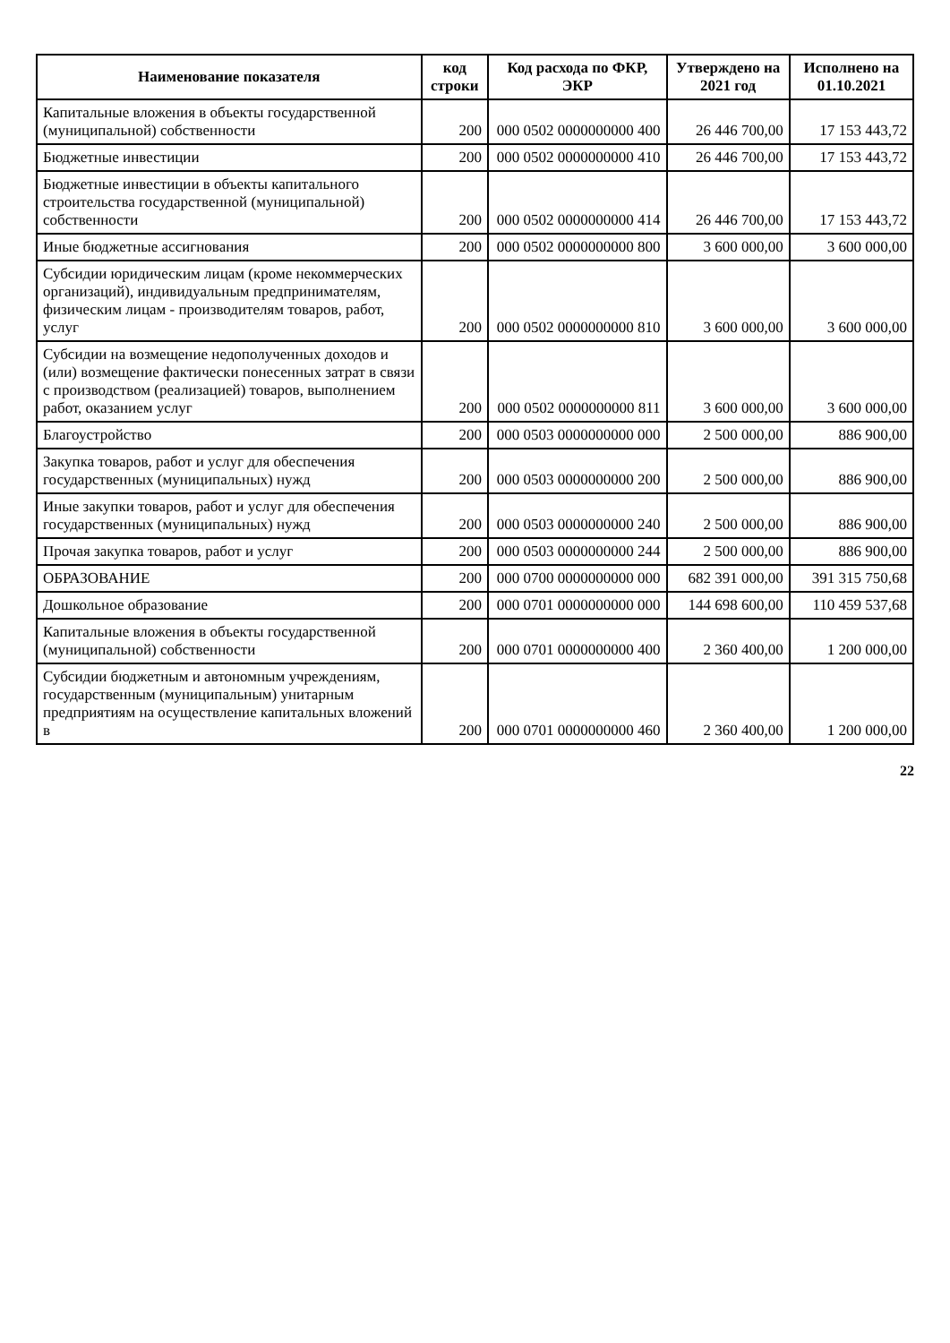| Наименование показателя | код строки | Код расхода по ФКР, ЭКР | Утверждено на 2021 год | Исполнено на 01.10.2021 |
| --- | --- | --- | --- | --- |
| Капитальные вложения в объекты государственной (муниципальной) собственности | 200 | 000 0502 0000000000 400 | 26 446 700,00 | 17 153 443,72 |
| Бюджетные инвестиции | 200 | 000 0502 0000000000 410 | 26 446 700,00 | 17 153 443,72 |
| Бюджетные инвестиции в объекты капитального строительства государственной (муниципальной) собственности | 200 | 000 0502 0000000000 414 | 26 446 700,00 | 17 153 443,72 |
| Иные бюджетные ассигнования | 200 | 000 0502 0000000000 800 | 3 600 000,00 | 3 600 000,00 |
| Субсидии юридическим лицам (кроме некоммерческих организаций), индивидуальным предпринимателям, физическим лицам - производителям товаров, работ, услуг | 200 | 000 0502 0000000000 810 | 3 600 000,00 | 3 600 000,00 |
| Субсидии на возмещение недополученных доходов и (или) возмещение фактически понесенных затрат в связи с производством (реализацией) товаров, выполнением работ, оказанием услуг | 200 | 000 0502 0000000000 811 | 3 600 000,00 | 3 600 000,00 |
| Благоустройство | 200 | 000 0503 0000000000 000 | 2 500 000,00 | 886 900,00 |
| Закупка товаров, работ и услуг для обеспечения государственных (муниципальных) нужд | 200 | 000 0503 0000000000 200 | 2 500 000,00 | 886 900,00 |
| Иные закупки товаров, работ и услуг для обеспечения государственных (муниципальных) нужд | 200 | 000 0503 0000000000 240 | 2 500 000,00 | 886 900,00 |
| Прочая закупка товаров, работ и услуг | 200 | 000 0503 0000000000 244 | 2 500 000,00 | 886 900,00 |
| ОБРАЗОВАНИЕ | 200 | 000 0700 0000000000 000 | 682 391 000,00 | 391 315 750,68 |
| Дошкольное образование | 200 | 000 0701 0000000000 000 | 144 698 600,00 | 110 459 537,68 |
| Капитальные вложения в объекты государственной (муниципальной) собственности | 200 | 000 0701 0000000000 400 | 2 360 400,00 | 1 200 000,00 |
| Субсидии бюджетным и автономным учреждениям, государственным (муниципальным) унитарным предприятиям на осуществление капитальных вложений в | 200 | 000 0701 0000000000 460 | 2 360 400,00 | 1 200 000,00 |
22